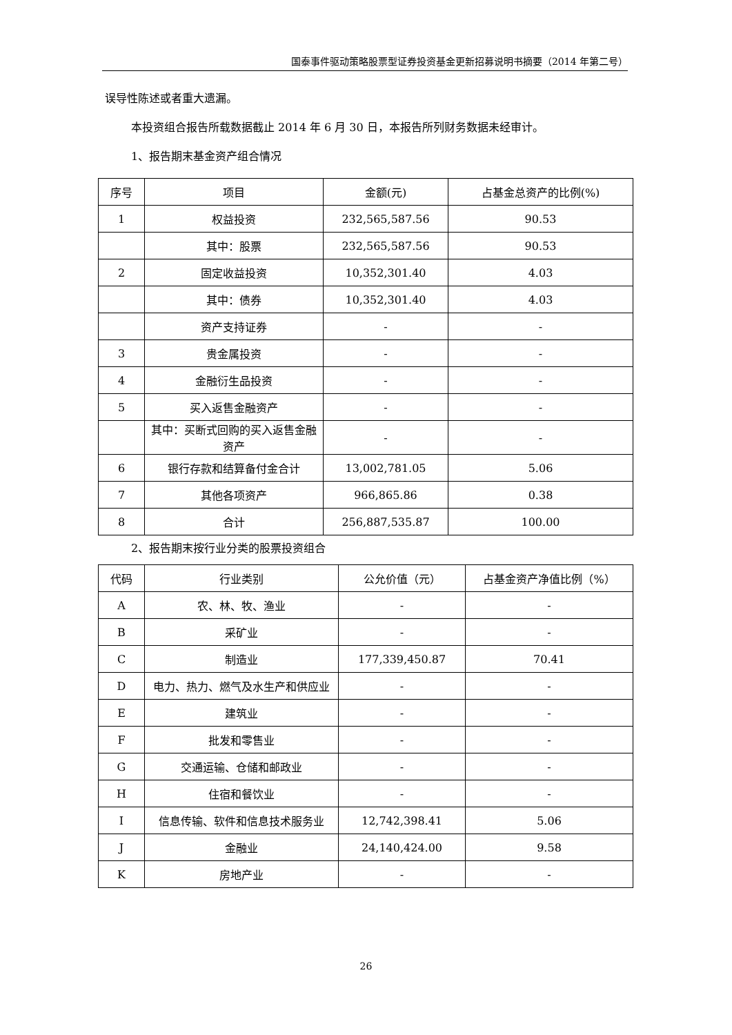国泰事件驱动策略股票型证券投资基金更新招募说明书摘要（2014 年第二号）
误导性陈述或者重大遗漏。
本投资组合报告所载数据截止 2014 年 6 月 30 日，本报告所列财务数据未经审计。
1、报告期末基金资产组合情况
| 序号 | 项目 | 金额(元) | 占基金总资产的比例(%) |
| --- | --- | --- | --- |
| 1 | 权益投资 | 232,565,587.56 | 90.53 |
| | 其中：股票 | 232,565,587.56 | 90.53 |
| 2 | 固定收益投资 | 10,352,301.40 | 4.03 |
| | 其中：债券 | 10,352,301.40 | 4.03 |
| | 资产支持证券 | - | - |
| 3 | 贵金属投资 | - | - |
| 4 | 金融衍生品投资 | - | - |
| 5 | 买入返售金融资产 | - | - |
| | 其中：买断式回购的买入返售金融资产 | - | - |
| 6 | 银行存款和结算备付金合计 | 13,002,781.05 | 5.06 |
| 7 | 其他各项资产 | 966,865.86 | 0.38 |
| 8 | 合计 | 256,887,535.87 | 100.00 |
2、报告期末按行业分类的股票投资组合
| 代码 | 行业类别 | 公允价值（元） | 占基金资产净值比例（%） |
| --- | --- | --- | --- |
| A | 农、林、牧、渔业 | - | - |
| B | 采矿业 | - | - |
| C | 制造业 | 177,339,450.87 | 70.41 |
| D | 电力、热力、燃气及水生产和供应业 | - | - |
| E | 建筑业 | - | - |
| F | 批发和零售业 | - | - |
| G | 交通运输、仓储和邮政业 | - | - |
| H | 住宿和餐饮业 | - | - |
| I | 信息传输、软件和信息技术服务业 | 12,742,398.41 | 5.06 |
| J | 金融业 | 24,140,424.00 | 9.58 |
| K | 房地产业 | - | - |
26